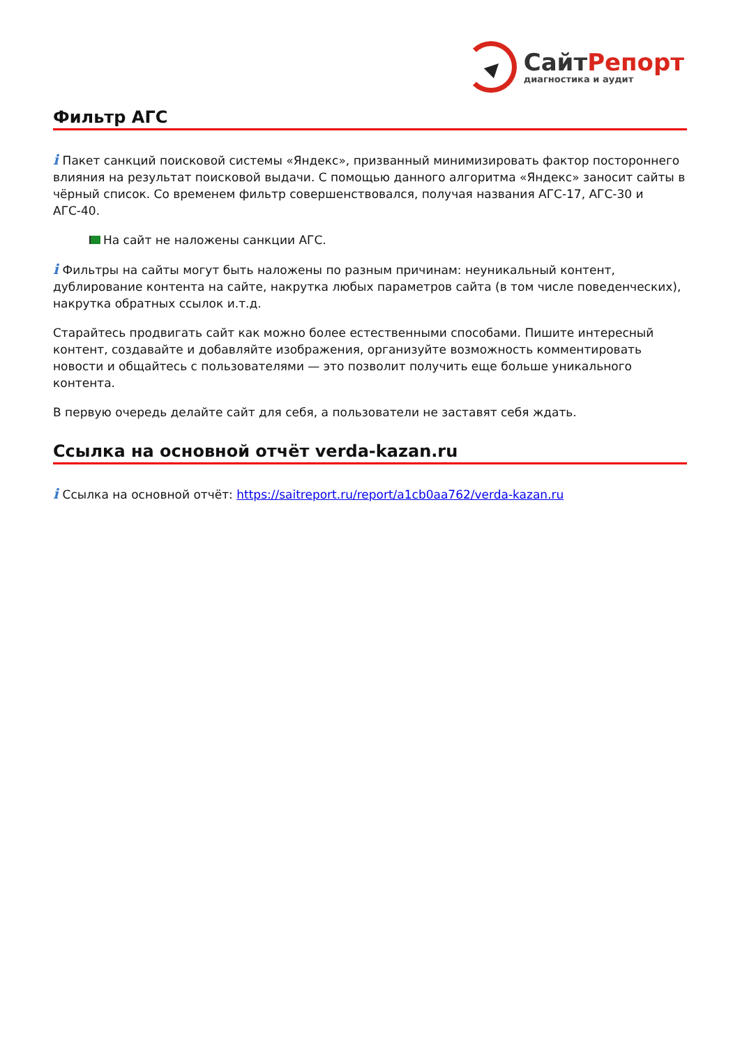СайтРепорт
диагностика и аудит
Фильтр АГС
i Пакет санкций поисковой системы «Яндекс», призванный минимизировать фактор постороннего влияния на результат поисковой выдачи. С помощью данного алгоритма «Яндекс» заносит сайты в чёрный список. Со временем фильтр совершенствовался, получая названия АГС-17, АГС-30 и АГС-40.
На сайт не наложены санкции АГС.
i Фильтры на сайты могут быть наложены по разным причинам: неуникальный контент, дублирование контента на сайте, накрутка любых параметров сайта (в том числе поведенческих), накрутка обратных ссылок и.т.д.
Старайтесь продвигать сайт как можно более естественными способами. Пишите интересный контент, создавайте и добавляйте изображения, организуйте возможность комментировать новости и общайтесь с пользователями — это позволит получить еще больше уникального контента.
В первую очередь делайте сайт для себя, а пользователи не заставят себя ждать.
Ссылка на основной отчёт verda-kazan.ru
i Ссылка на основной отчёт: https://saitreport.ru/report/a1cb0aa762/verda-kazan.ru